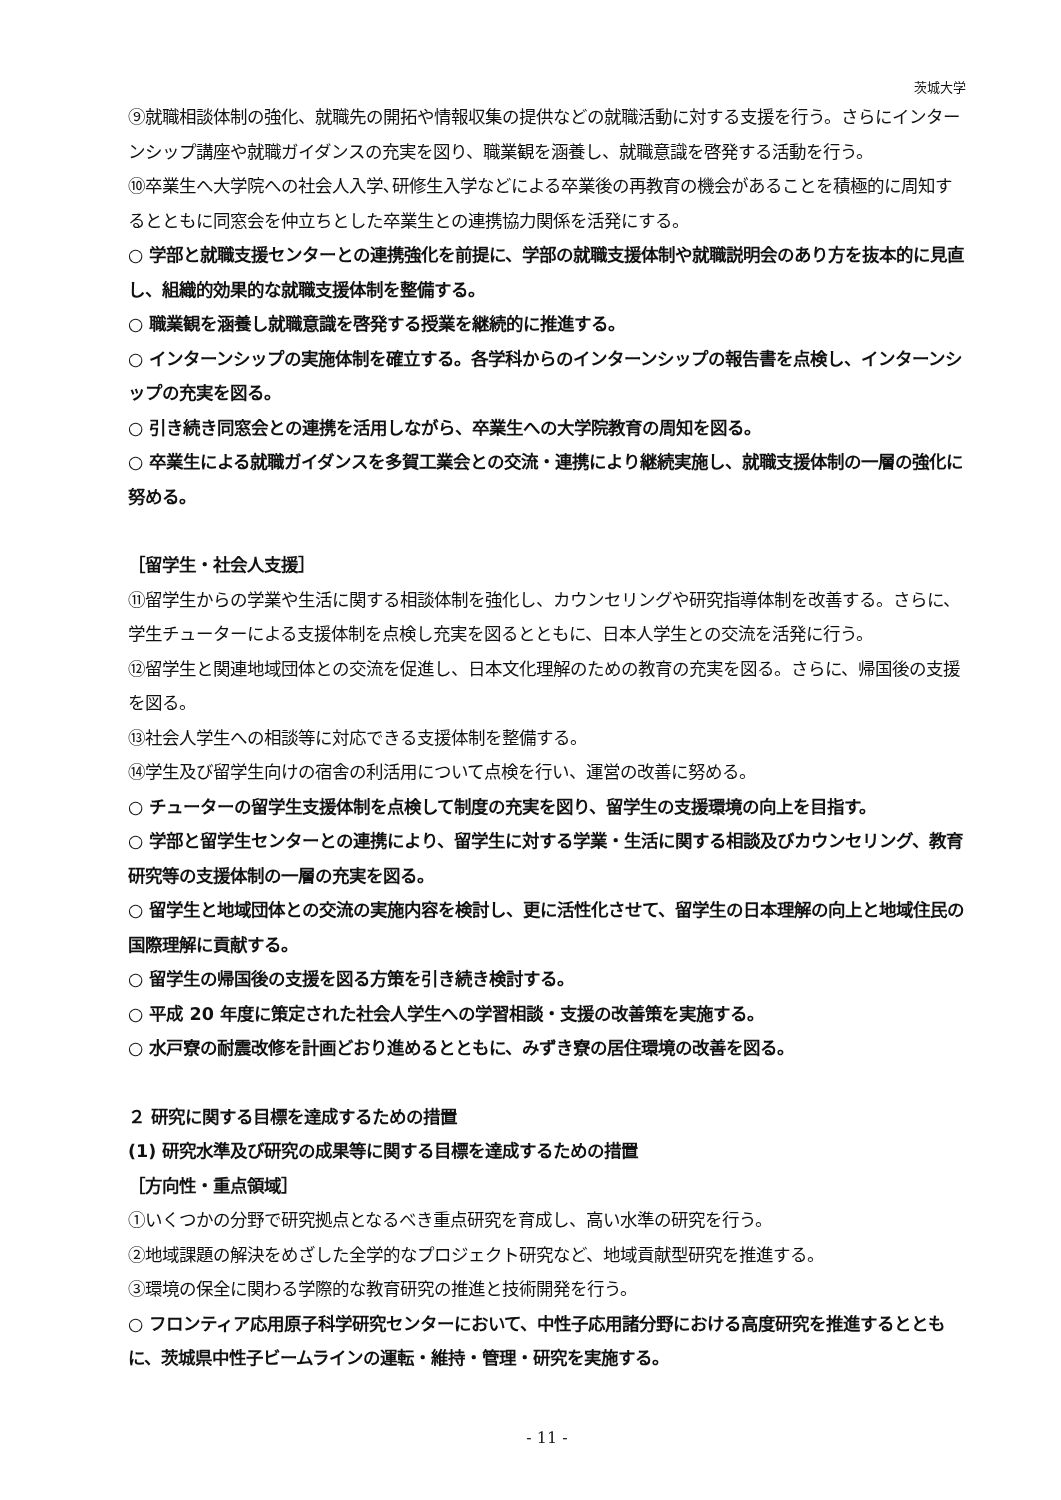茨城大学
⑨就職相談体制の強化、就職先の開拓や情報収集の提供などの就職活動に対する支援を行う。さらにインターンシップ講座や就職ガイダンスの充実を図り、職業観を涵養し、就職意識を啓発する活動を行う。
⑩卒業生へ大学院への社会人入学､研修生入学などによる卒業後の再教育の機会があることを積極的に周知するとともに同窓会を仲立ちとした卒業生との連携協力関係を活発にする。
○ 学部と就職支援センターとの連携強化を前提に、学部の就職支援体制や就職説明会のあり方を抜本的に見直し、組織的効果的な就職支援体制を整備する。
○ 職業観を涵養し就職意識を啓発する授業を継続的に推進する。
○ インターンシップの実施体制を確立する。各学科からのインターンシップの報告書を点検し、インターンシップの充実を図る。
○ 引き続き同窓会との連携を活用しながら、卒業生への大学院教育の周知を図る。
○ 卒業生による就職ガイダンスを多賀工業会との交流・連携により継続実施し、就職支援体制の一層の強化に努める。
［留学生・社会人支援］
⑪留学生からの学業や生活に関する相談体制を強化し、カウンセリングや研究指導体制を改善する。さらに、学生チューターによる支援体制を点検し充実を図るとともに、日本人学生との交流を活発に行う。
⑫留学生と関連地域団体との交流を促進し、日本文化理解のための教育の充実を図る。さらに、帰国後の支援を図る。
⑬社会人学生への相談等に対応できる支援体制を整備する。
⑭学生及び留学生向けの宿舎の利活用について点検を行い、運営の改善に努める。
○ チューターの留学生支援体制を点検して制度の充実を図り、留学生の支援環境の向上を目指す。
○ 学部と留学生センターとの連携により、留学生に対する学業・生活に関する相談及びカウンセリング、教育研究等の支援体制の一層の充実を図る。
○ 留学生と地域団体との交流の実施内容を検討し、更に活性化させて、留学生の日本理解の向上と地域住民の国際理解に貢献する。
○ 留学生の帰国後の支援を図る方策を引き続き検討する。
○ 平成 20 年度に策定された社会人学生への学習相談・支援の改善策を実施する。
○ 水戸寮の耐震改修を計画どおり進めるとともに、みずき寮の居住環境の改善を図る。
２ 研究に関する目標を達成するための措置
(1) 研究水準及び研究の成果等に関する目標を達成するための措置
［方向性・重点領域］
①いくつかの分野で研究拠点となるべき重点研究を育成し、高い水準の研究を行う。
②地域課題の解決をめざした全学的なプロジェクト研究など、地域貢献型研究を推進する。
③環境の保全に関わる学際的な教育研究の推進と技術開発を行う。
○ フロンティア応用原子科学研究センターにおいて、中性子応用諸分野における高度研究を推進するとともに、茨城県中性子ビームラインの運転・維持・管理・研究を実施する。
- 11 -